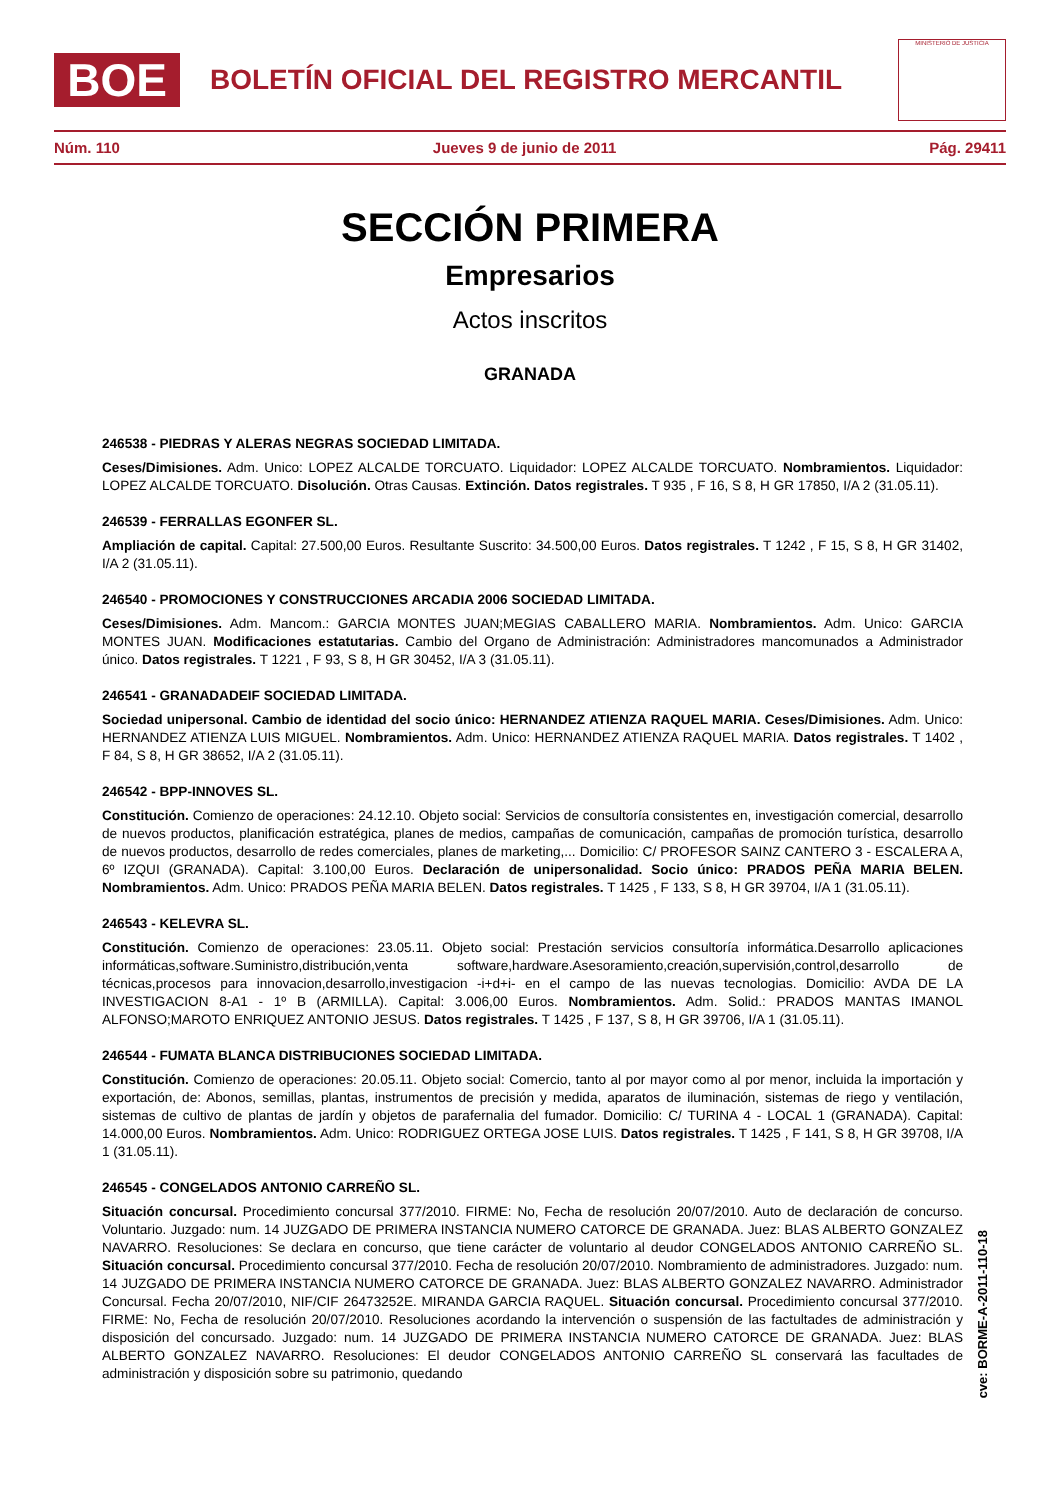BOE
BOLETÍN OFICIAL DEL REGISTRO MERCANTIL
MINISTERIO DE JUSTICIA
Núm. 110 Jueves 9 de junio de 2011 Pág. 29411
SECCIÓN PRIMERA
Empresarios
Actos inscritos
GRANADA
246538 - PIEDRAS Y ALERAS NEGRAS SOCIEDAD LIMITADA.
Ceses/Dimisiones. Adm. Unico: LOPEZ ALCALDE TORCUATO. Liquidador: LOPEZ ALCALDE TORCUATO. Nombramientos. Liquidador: LOPEZ ALCALDE TORCUATO. Disolución. Otras Causas. Extinción. Datos registrales. T 935 , F 16, S 8, H GR 17850, I/A 2 (31.05.11).
246539 - FERRALLAS EGONFER SL.
Ampliación de capital. Capital: 27.500,00 Euros. Resultante Suscrito: 34.500,00 Euros. Datos registrales. T 1242 , F 15, S 8, H GR 31402, I/A 2 (31.05.11).
246540 - PROMOCIONES Y CONSTRUCCIONES ARCADIA 2006 SOCIEDAD LIMITADA.
Ceses/Dimisiones. Adm. Mancom.: GARCIA MONTES JUAN;MEGIAS CABALLERO MARIA. Nombramientos. Adm. Unico: GARCIA MONTES JUAN. Modificaciones estatutarias. Cambio del Organo de Administración: Administradores mancomunados a Administrador único. Datos registrales. T 1221 , F 93, S 8, H GR 30452, I/A 3 (31.05.11).
246541 - GRANADADEIF SOCIEDAD LIMITADA.
Sociedad unipersonal. Cambio de identidad del socio único: HERNANDEZ ATIENZA RAQUEL MARIA. Ceses/Dimisiones. Adm. Unico: HERNANDEZ ATIENZA LUIS MIGUEL. Nombramientos. Adm. Unico: HERNANDEZ ATIENZA RAQUEL MARIA. Datos registrales. T 1402 , F 84, S 8, H GR 38652, I/A 2 (31.05.11).
246542 - BPP-INNOVES SL.
Constitución. Comienzo de operaciones: 24.12.10. Objeto social: Servicios de consultoría consistentes en, investigación comercial, desarrollo de nuevos productos, planificación estratégica, planes de medios, campañas de comunicación, campañas de promoción turística, desarrollo de nuevos productos, desarrollo de redes comerciales, planes de marketing,... Domicilio: C/ PROFESOR SAINZ CANTERO 3 - ESCALERA A, 6º IZQUI (GRANADA). Capital: 3.100,00 Euros. Declaración de unipersonalidad. Socio único: PRADOS PEÑA MARIA BELEN. Nombramientos. Adm. Unico: PRADOS PEÑA MARIA BELEN. Datos registrales. T 1425 , F 133, S 8, H GR 39704, I/A 1 (31.05.11).
246543 - KELEVRA SL.
Constitución. Comienzo de operaciones: 23.05.11. Objeto social: Prestación servicios consultoría informática.Desarrollo aplicaciones informáticas,software.Suministro,distribución,venta software,hardware.Asesoramiento,creación,supervisión,control,desarrollo de técnicas,procesos para innovacion,desarrollo,investigacion -i+d+i- en el campo de las nuevas tecnologias. Domicilio: AVDA DE LA INVESTIGACION 8-A1 - 1º B (ARMILLA). Capital: 3.006,00 Euros. Nombramientos. Adm. Solid.: PRADOS MANTAS IMANOL ALFONSO;MAROTO ENRIQUEZ ANTONIO JESUS. Datos registrales. T 1425 , F 137, S 8, H GR 39706, I/A 1 (31.05.11).
246544 - FUMATA BLANCA DISTRIBUCIONES SOCIEDAD LIMITADA.
Constitución. Comienzo de operaciones: 20.05.11. Objeto social: Comercio, tanto al por mayor como al por menor, incluida la importación y exportación, de: Abonos, semillas, plantas, instrumentos de precisión y medida, aparatos de iluminación, sistemas de riego y ventilación, sistemas de cultivo de plantas de jardín y objetos de parafernalia del fumador. Domicilio: C/ TURINA 4 - LOCAL 1 (GRANADA). Capital: 14.000,00 Euros. Nombramientos. Adm. Unico: RODRIGUEZ ORTEGA JOSE LUIS. Datos registrales. T 1425 , F 141, S 8, H GR 39708, I/A 1 (31.05.11).
246545 - CONGELADOS ANTONIO CARREÑO SL.
Situación concursal. Procedimiento concursal 377/2010. FIRME: No, Fecha de resolución 20/07/2010. Auto de declaración de concurso. Voluntario. Juzgado: num. 14 JUZGADO DE PRIMERA INSTANCIA NUMERO CATORCE DE GRANADA. Juez: BLAS ALBERTO GONZALEZ NAVARRO. Resoluciones: Se declara en concurso, que tiene carácter de voluntario al deudor CONGELADOS ANTONIO CARREÑO SL. Situación concursal. Procedimiento concursal 377/2010. Fecha de resolución 20/07/2010. Nombramiento de administradores. Juzgado: num. 14 JUZGADO DE PRIMERA INSTANCIA NUMERO CATORCE DE GRANADA. Juez: BLAS ALBERTO GONZALEZ NAVARRO. Administrador Concursal. Fecha 20/07/2010, NIF/CIF 26473252E. MIRANDA GARCIA RAQUEL. Situación concursal. Procedimiento concursal 377/2010. FIRME: No, Fecha de resolución 20/07/2010. Resoluciones acordando la intervención o suspensión de las factultades de administración y disposición del concursado. Juzgado: num. 14 JUZGADO DE PRIMERA INSTANCIA NUMERO CATORCE DE GRANADA. Juez: BLAS ALBERTO GONZALEZ NAVARRO. Resoluciones: El deudor CONGELADOS ANTONIO CARREÑO SL conservará las facultades de administración y disposición sobre su patrimonio, quedando
cve: BORME-A-2011-110-18